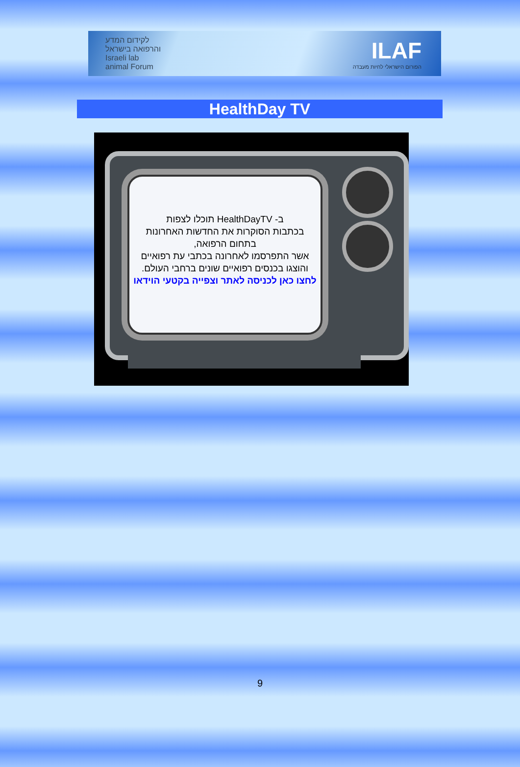לקידום המדע
והרפואה בישראל
Israeli lab
animal Forum
ILAF
הפורום הישראלי לחיות מעבדה
HealthDay TV
ב- HealthDayTV תוכלו לצפות
בכתבות הסוקרות את החדשות האחרונות
בתחום הרפואה,
אשר התפרסמו לאחרונה בכתבי עת רפואיים
והוצגו בכנסים רפואיים שונים ברחבי העולם.
לחצו כאן לכניסה לאתר וצפייה בקטעי הוידאו
9